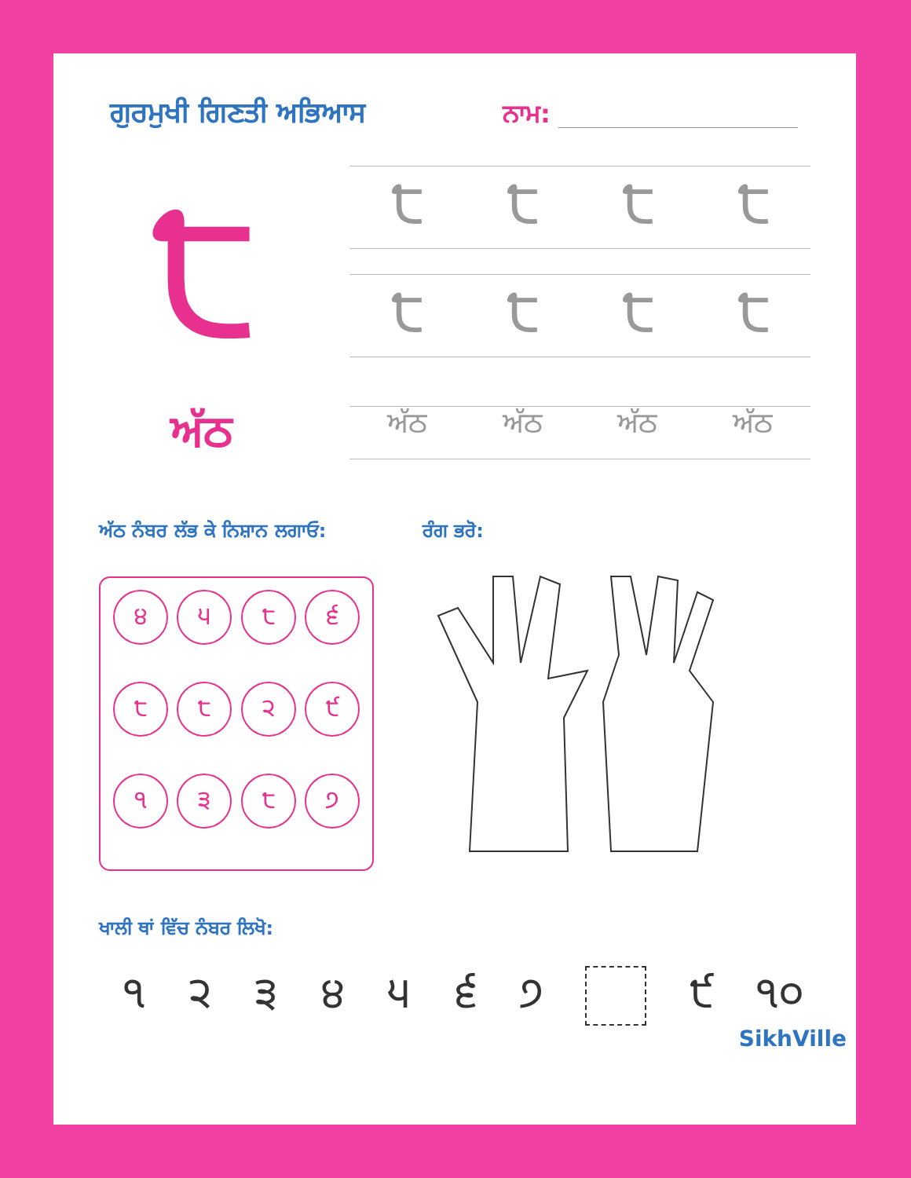ਗੁਰਮੁਖੀ ਗਿਣਤੀ ਅਭਿਆਸ ਨਾਮ:
੮
੮੮੮੮
੮੮੮੮
ਅੱਠ
ਅੱਠ ਅੱਠ ਅੱਠ ਅੱਠ
ਅੱਠ ਨੰਬਰ ਲੱਭ ਕੇ ਨਿਸ਼ਾਨ ਲਗਾਓ:
੪
੫
੮
੬
੮
੮
੨
੯
੧
੩
੮
੭
ਰੰਗ ਭਰੋ:
ਖਾਲੀ ਥਾਂ ਵਿੱਚ ਨੰਬਰ ਲਿਖੋ:
੧ ੨ ੩ ੪ ੫ ੬ ੭ ੯ ੧੦
SikhVille